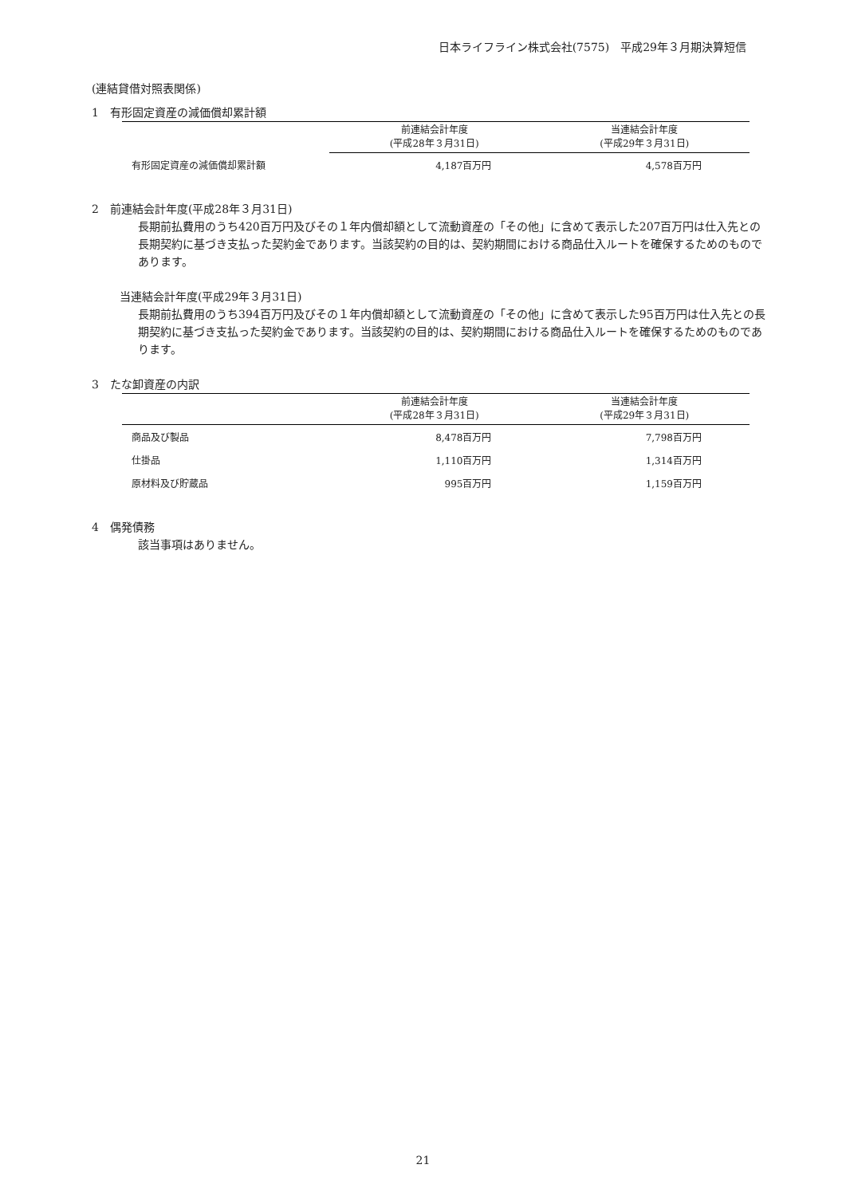日本ライフライン株式会社(7575)　平成29年３月期決算短信
(連結貸借対照表関係)
1　有形固定資産の減価償却累計額
| | 前連結会計年度 (平成28年３月31日) | 当連結会計年度 (平成29年３月31日) |
| --- | --- | --- |
| 有形固定資産の減価償却累計額 | 4,187百万円 | 4,578百万円 |
2　前連結会計年度(平成28年３月31日)
長期前払費用のうち420百万円及びその１年内償却額として流動資産の「その他」に含めて表示した207百万円は仕入先との長期契約に基づき支払った契約金であります。当該契約の目的は、契約期間における商品仕入ルートを確保するためのものであります。
当連結会計年度(平成29年３月31日)
長期前払費用のうち394百万円及びその１年内償却額として流動資産の「その他」に含めて表示した95百万円は仕入先との長期契約に基づき支払った契約金であります。当該契約の目的は、契約期間における商品仕入ルートを確保するためのものであります。
3　たな卸資産の内訳
| | 前連結会計年度 (平成28年３月31日) | 当連結会計年度 (平成29年３月31日) |
| --- | --- | --- |
| 商品及び製品 | 8,478百万円 | 7,798百万円 |
| 仕掛品 | 1,110百万円 | 1,314百万円 |
| 原材料及び貯蔵品 | 995百万円 | 1,159百万円 |
4　偶発債務
該当事項はありません。
21